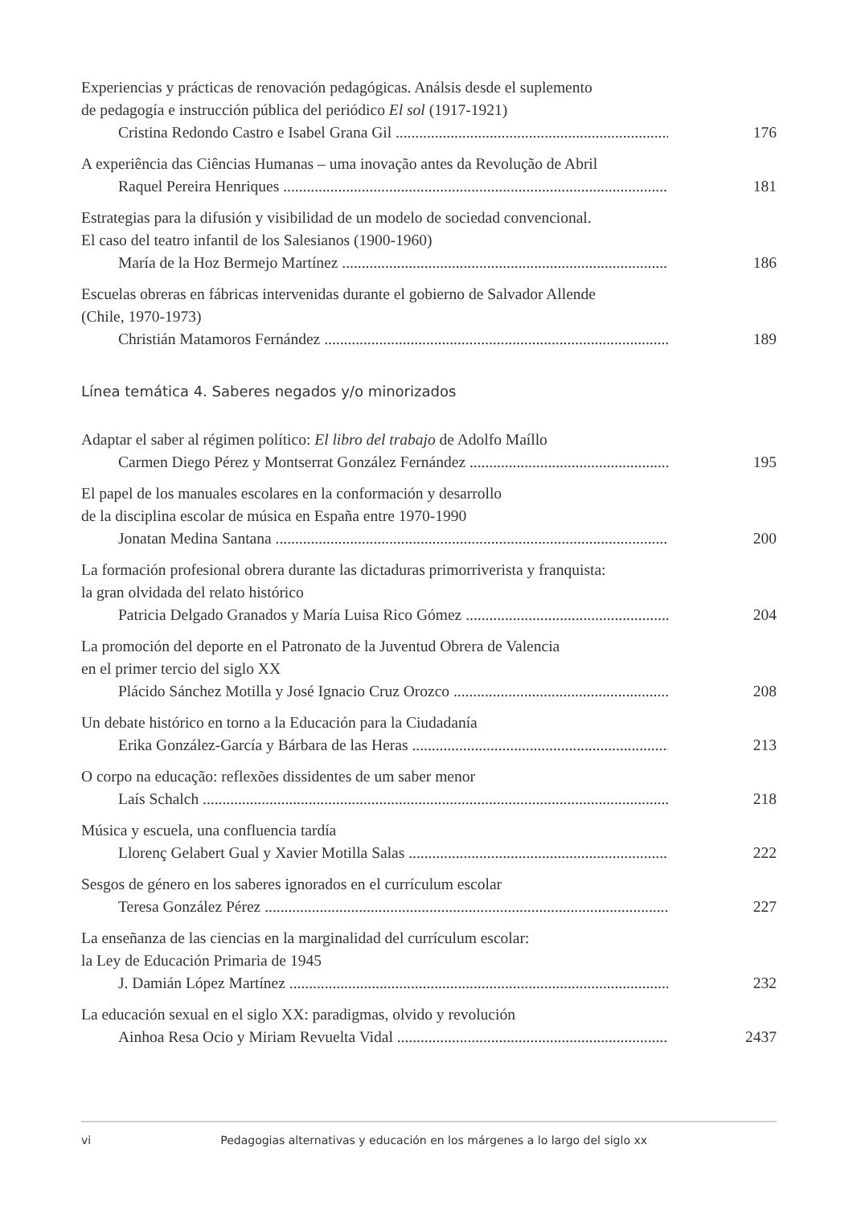Experiencias y prácticas de renovación pedagógicas. Análsis desde el suplemento
de pedagogía e instrucción pública del periódico El sol (1917-1921)
Cristina Redondo Castro e Isabel Grana Gil 176
A experiência das Ciências Humanas – uma inovação antes da Revolução de Abril
Raquel Pereira Henriques 181
Estrategias para la difusión y visibilidad de un modelo de sociedad convencional.
El caso del teatro infantil de los Salesianos (1900-1960)
María de la Hoz Bermejo Martínez 186
Escuelas obreras en fábricas intervenidas durante el gobierno de Salvador Allende
(Chile, 1970-1973)
Christián Matamoros Fernández 189
Línea temática 4. Saberes negados y/o minorizados
Adaptar el saber al régimen político: El libro del trabajo de Adolfo Maíllo
Carmen Diego Pérez y Montserrat González Fernández 195
El papel de los manuales escolares en la conformación y desarrollo
de la disciplina escolar de música en España entre 1970-1990
Jonatan Medina Santana 200
La formación profesional obrera durante las dictaduras primorriverista y franquista:
la gran olvidada del relato histórico
Patricia Delgado Granados y María Luisa Rico Gómez 204
La promoción del deporte en el Patronato de la Juventud Obrera de Valencia
en el primer tercio del siglo XX
Plácido Sánchez Motilla y José Ignacio Cruz Orozco 208
Un debate histórico en torno a la Educación para la Ciudadanía
Erika González-García y Bárbara de las Heras 213
O corpo na educação: reflexões dissidentes de um saber menor
Laís Schalch 218
Música y escuela, una confluencia tardía
Llorenç Gelabert Gual y Xavier Motilla Salas 222
Sesgos de género en los saberes ignorados en el currículum escolar
Teresa González Pérez 227
La enseñanza de las ciencias en la marginalidad del currículum escolar:
la Ley de Educación Primaria de 1945
J. Damián López Martínez 232
La educación sexual en el siglo XX: paradigmas, olvido y revolución
Ainhoa Resa Ocio y Miriam Revuelta Vidal 2437
vi Pedagogias alternativas y educación en los márgenes a lo largo del siglo xx